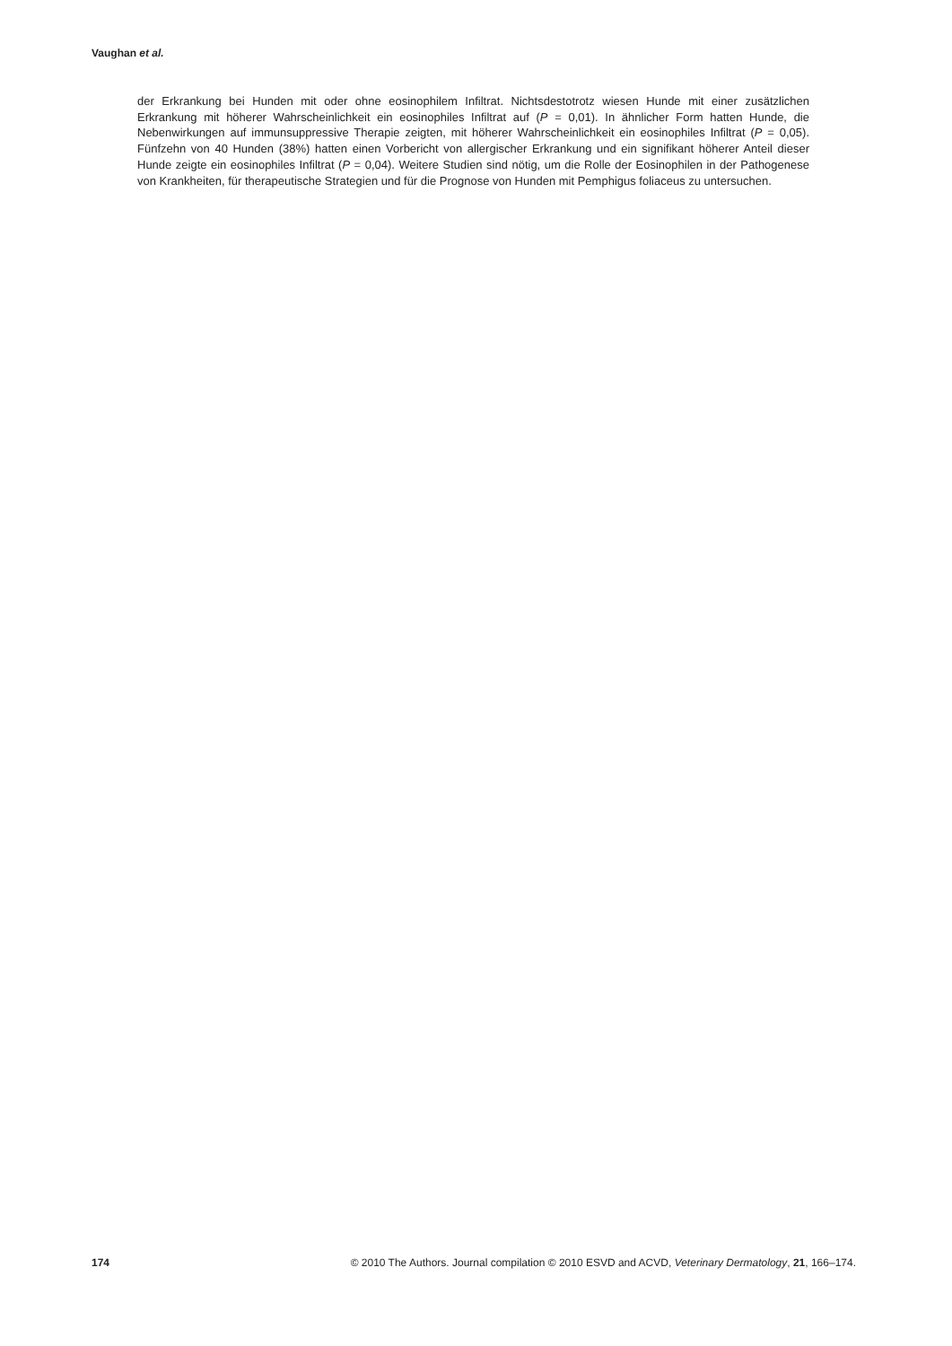Vaughan et al.
der Erkrankung bei Hunden mit oder ohne eosinophilem Infiltrat. Nichtsdestotrotz wiesen Hunde mit einer zusätzlichen Erkrankung mit höherer Wahrscheinlichkeit ein eosinophiles Infiltrat auf (P = 0,01). In ähnlicher Form hatten Hunde, die Nebenwirkungen auf immunsuppressive Therapie zeigten, mit höherer Wahrscheinlichkeit ein eosinophiles Infiltrat (P = 0,05). Fünfzehn von 40 Hunden (38%) hatten einen Vorbericht von allergischer Erkrankung und ein signifikant höherer Anteil dieser Hunde zeigte ein eosinophiles Infiltrat (P = 0,04). Weitere Studien sind nötig, um die Rolle der Eosinophilen in der Pathogenese von Krankheiten, für therapeutische Strategien und für die Prognose von Hunden mit Pemphigus foliaceus zu untersuchen.
174 © 2010 The Authors. Journal compilation © 2010 ESVD and ACVD, Veterinary Dermatology, 21, 166–174.